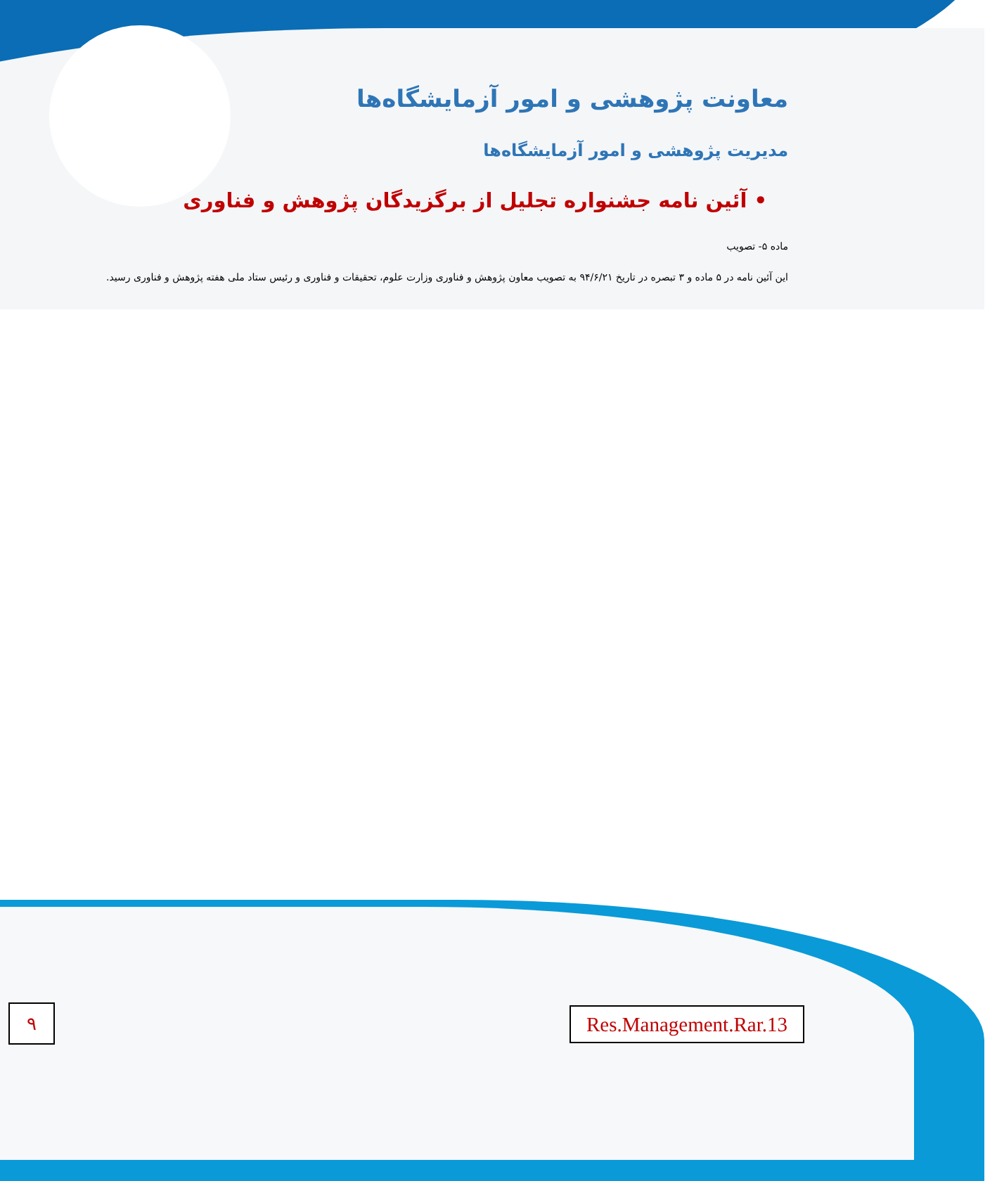معاونت پژوهشی و امور آزمایشگاه‌ها
مدیریت پژوهشی و امور آزمایشگاه‌ها
• آئین نامه جشنواره تجلیل از برگزیدگان پژوهش و فناوری
ماده ۵- تصویب
این آئین نامه در ۵ ماده و ۳ تبصره در تاریخ ۹۴/۶/۲۱ به تصویب معاون پژوهش و فناوری وزارت علوم، تحقیقات و فناوری و رئیس ستاد ملی هفته پژوهش و فناوری رسید.
۹
Res.Management.Rar.13